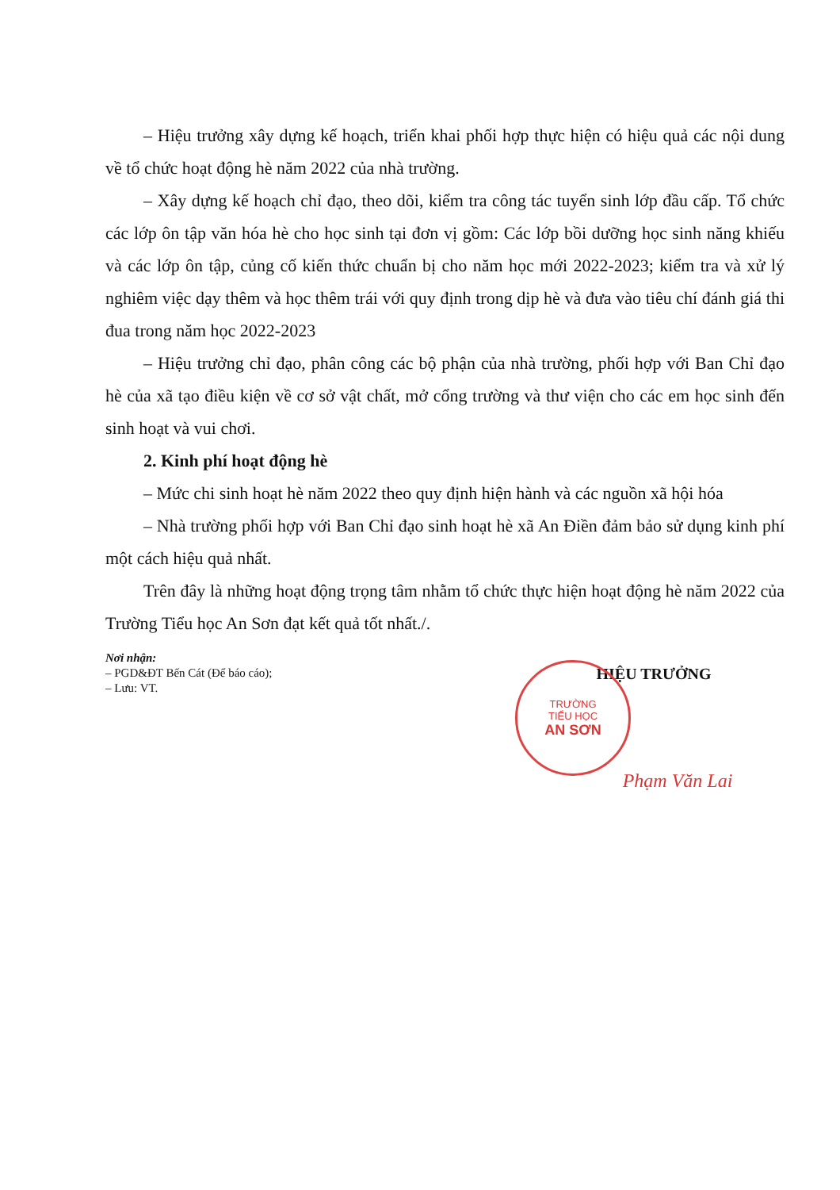– Hiệu trưởng xây dựng kế hoạch, triển khai phối hợp thực hiện có hiệu quả các nội dung về tổ chức hoạt động hè năm 2022 của nhà trường.
– Xây dựng kế hoạch chỉ đạo, theo dõi, kiểm tra công tác tuyển sinh lớp đầu cấp. Tổ chức các lớp ôn tập văn hóa hè cho học sinh tại đơn vị gồm: Các lớp bồi dưỡng học sinh năng khiếu và các lớp ôn tập, củng cố kiến thức chuẩn bị cho năm học mới 2022-2023; kiểm tra và xử lý nghiêm việc dạy thêm và học thêm trái với quy định trong dịp hè và đưa vào tiêu chí đánh giá thi đua trong năm học 2022-2023
– Hiệu trưởng chỉ đạo, phân công các bộ phận của nhà trường, phối hợp với Ban Chỉ đạo hè của xã tạo điều kiện về cơ sở vật chất, mở cổng trường và thư viện cho các em học sinh đến sinh hoạt và vui chơi.
2. Kinh phí hoạt động hè
– Mức chi sinh hoạt hè năm 2022 theo quy định hiện hành và các nguồn xã hội hóa
– Nhà trường phối hợp với Ban Chỉ đạo sinh hoạt hè xã An Điền đảm bảo sử dụng kinh phí một cách hiệu quả nhất.
Trên đây là những hoạt động trọng tâm nhằm tổ chức thực hiện hoạt động hè năm 2022 của Trường Tiểu học An Sơn đạt kết quả tốt nhất./.
Nơi nhận:
– PGD&ĐT Bến Cát (Để báo cáo);
– Lưu: VT.
HIỆU TRƯỞNG
TRƯỜNG
TIỂU HỌC
AN SƠN
Phạm Văn Lai